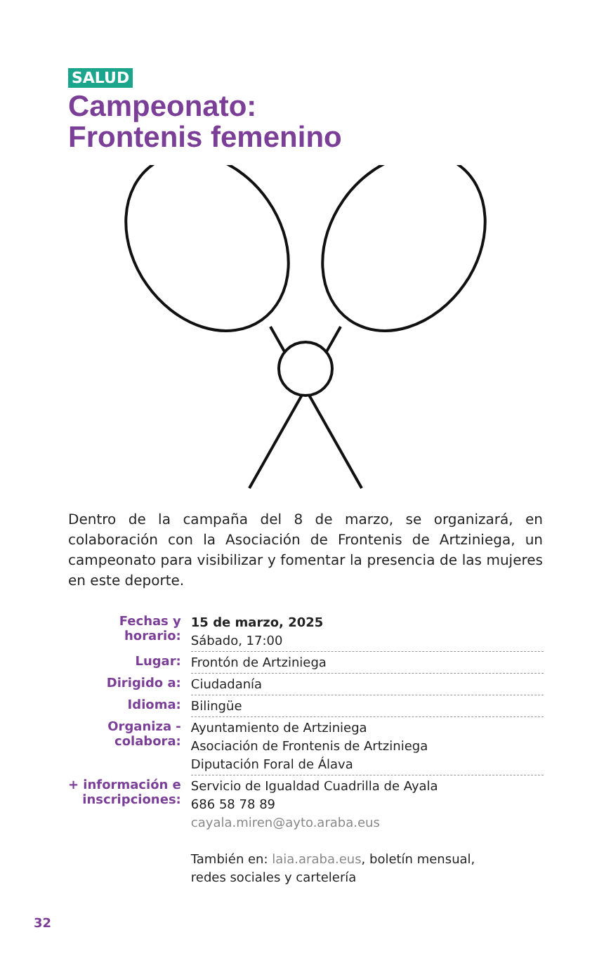SALUD
Campeonato:
Frontenis femenino
Dentro de la campaña del 8 de marzo, se organizará, en colaboración con la Asociación de Frontenis de Artziniega, un campeonato para visibilizar y fomentar la presencia de las mujeres en este deporte.
| Fechas y horario: | 15 de marzo, 2025 Sábado, 17:00 |
| Lugar: | Frontón de Artziniega |
| Dirigido a: | Ciudadanía |
| Idioma: | Bilingüe |
| Organiza - colabora: | Ayuntamiento de Artziniega Asociación de Frontenis de Artziniega Diputación Foral de Álava |
| + información e inscripciones: | Servicio de Igualdad Cuadrilla de Ayala 686 58 78 89 cayala.miren@ayto.araba.eus También en: laia.araba.eus , boletín mensual, redes sociales y cartelería |
32